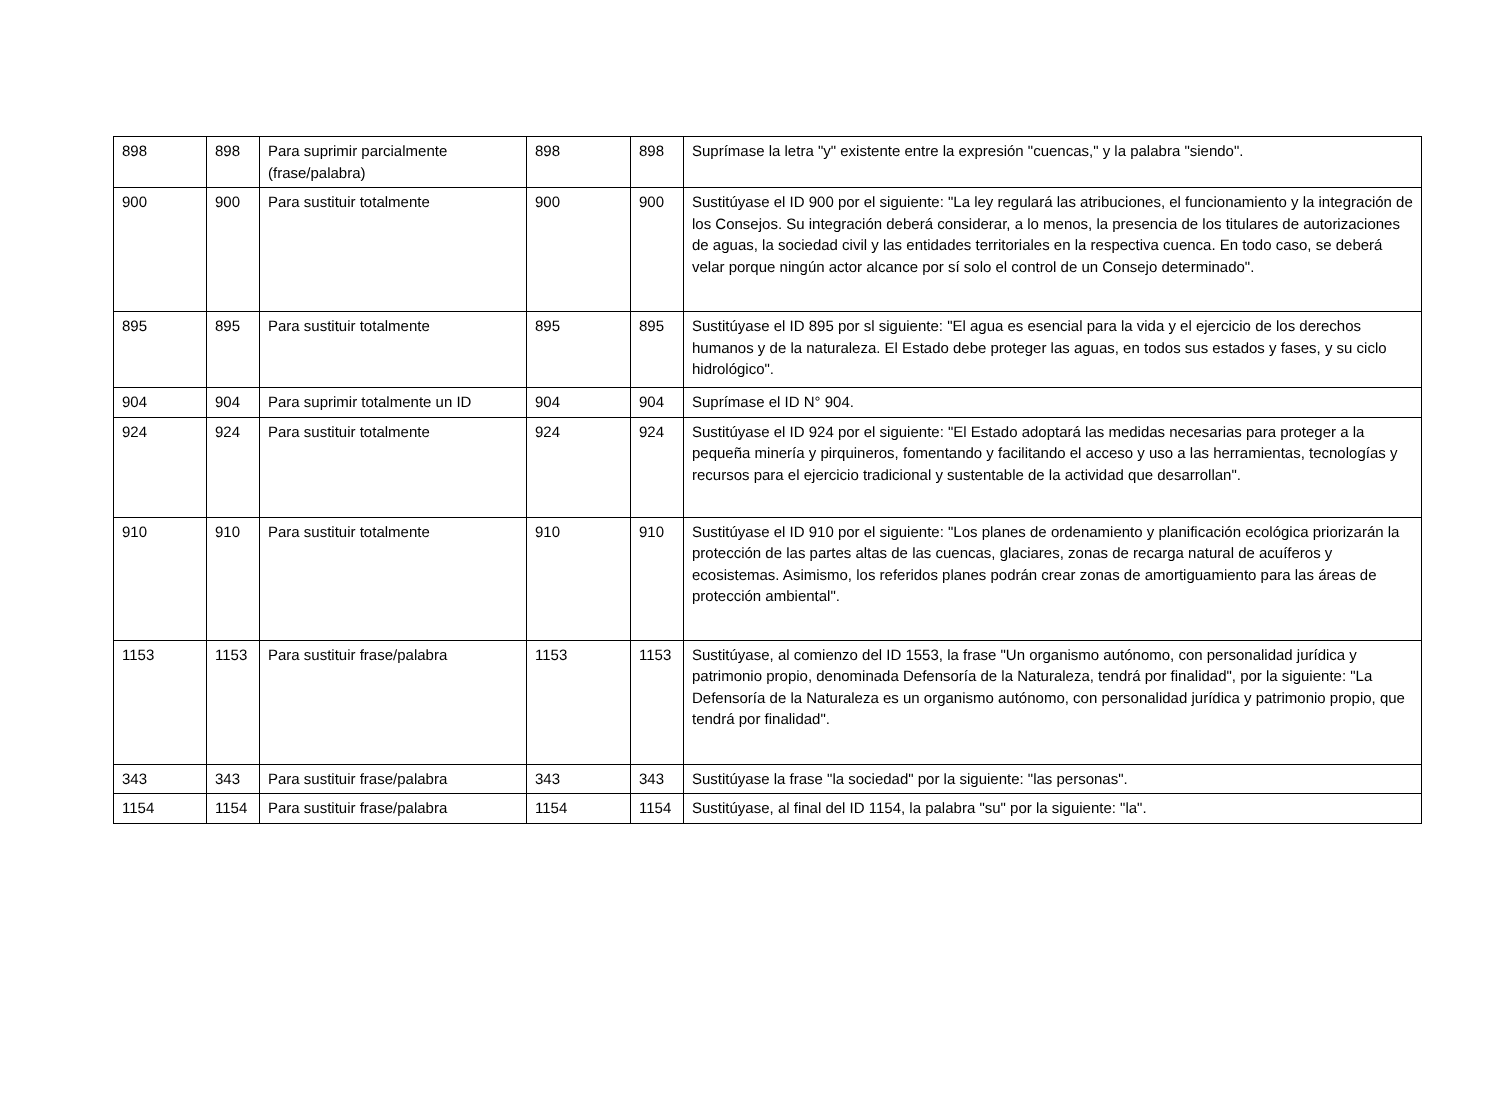| 898 | 898 | Para suprimir parcialmente (frase/palabra) | 898 | 898 | Suprímase la letra "y" existente entre la expresión "cuencas," y la palabra "siendo". |
| 900 | 900 | Para sustituir totalmente | 900 | 900 | Sustitúyase el ID 900 por el siguiente: "La ley regulará las atribuciones, el funcionamiento y la integración de los Consejos. Su integración deberá considerar, a lo menos, la presencia de los titulares de autorizaciones de aguas, la sociedad civil y las entidades territoriales en la respectiva cuenca. En todo caso, se deberá velar porque ningún actor alcance por sí solo el control de un Consejo determinado". |
| 895 | 895 | Para sustituir totalmente | 895 | 895 | Sustitúyase el ID 895 por sl siguiente: "El agua es esencial para la vida y el ejercicio de los derechos humanos y de la naturaleza. El Estado debe proteger las aguas, en todos sus estados y fases, y su ciclo hidrológico". |
| 904 | 904 | Para suprimir totalmente un ID | 904 | 904 | Suprímase el ID N° 904. |
| 924 | 924 | Para sustituir totalmente | 924 | 924 | Sustitúyase el ID 924 por el siguiente: "El Estado adoptará las medidas necesarias para proteger a la pequeña minería y pirquineros, fomentando y facilitando el acceso y uso a las herramientas, tecnologías y recursos para el ejercicio tradicional y sustentable de la actividad que desarrollan". |
| 910 | 910 | Para sustituir totalmente | 910 | 910 | Sustitúyase el ID 910 por el siguiente: "Los planes de ordenamiento y planificación ecológica priorizarán la protección de las partes altas de las cuencas, glaciares, zonas de recarga natural de acuíferos y ecosistemas. Asimismo, los referidos planes podrán crear zonas de amortiguamiento para las áreas de protección ambiental". |
| 1153 | 1153 | Para sustituir frase/palabra | 1153 | 1153 | Sustitúyase, al comienzo del ID 1553, la frase "Un organismo autónomo, con personalidad jurídica y patrimonio propio, denominada Defensoría de la Naturaleza, tendrá por finalidad", por la siguiente: "La Defensoría de la Naturaleza es un organismo autónomo, con personalidad jurídica y patrimonio propio, que tendrá por finalidad". |
| 343 | 343 | Para sustituir frase/palabra | 343 | 343 | Sustitúyase la frase "la sociedad" por la siguiente: "las personas". |
| 1154 | 1154 | Para sustituir frase/palabra | 1154 | 1154 | Sustitúyase, al final del ID 1154, la palabra "su" por la siguiente: "la". |